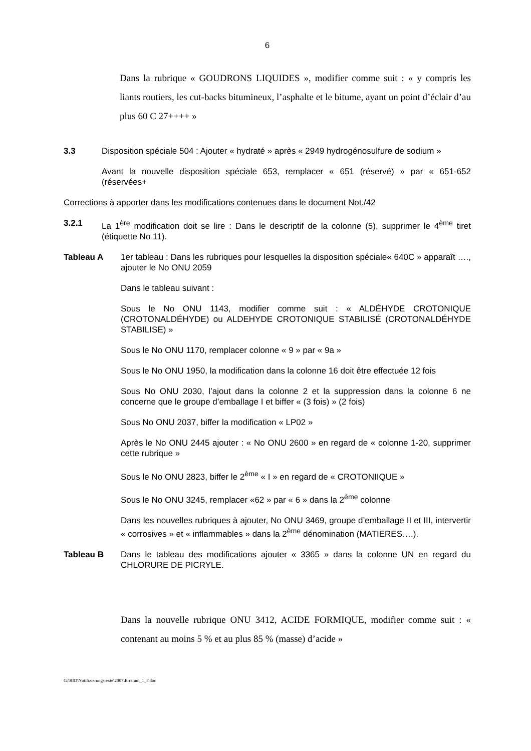6
Dans la rubrique « GOUDRONS LIQUIDES », modifier comme suit : « y compris les liants routiers, les cut-backs bitumineux, l’asphalte et le bitume, ayant un point d’éclair d’au plus 60 C 27++++ »
3.3 Disposition spéciale 504 : Ajouter « hydraté » après « 2949 hydrogénosulfure de sodium »
Avant la nouvelle disposition spéciale 653, remplacer « 651 (réservé) » par « 651-652 (réservées+
Corrections à apporter dans les modifications contenues dans le document Not./42
3.2.1 La 1<sup>ère</sup> modification doit se lire : Dans le descriptif de la colonne (5), supprimer le 4<sup>ème</sup> tiret (étiquette No 11).
Tableau A 1er tableau : Dans les rubriques pour lesquelles la disposition spéciale« 640C » apparaît …., ajouter le No ONU 2059
Dans le tableau suivant :
Sous le No ONU 1143, modifier comme suit : « ALDÉHYDE CROTONIQUE (CROTONALDÉHYDE) ou ALDEHYDE CROTONIQUE STABILISÉ (CROTONALDÉHYDE STABILISE) »
Sous le No ONU 1170, remplacer colonne « 9 » par « 9a »
Sous le No ONU 1950, la modification dans la colonne 16 doit être effectuée 12 fois
Sous No ONU 2030, l’ajout dans la colonne 2 et la suppression dans la colonne 6 ne concerne que le groupe d’emballage I et biffer « (3 fois) » (2 fois)
Sous No ONU 2037, biffer la modification « LP02 »
Après le No ONU 2445 ajouter : « No ONU 2600 » en regard de « colonne 1-20, supprimer cette rubrique »
Sous le No ONU 2823, biffer le 2<sup>ème</sup> « I » en regard de « CROTONIIQUE »
Sous le No ONU 3245, remplacer «62 » par « 6 » dans la 2<sup>ème</sup> colonne
Dans les nouvelles rubriques à ajouter, No ONU 3469, groupe d’emballage II et III, intervertir « corrosives » et « inflammables » dans la 2<sup>ème</sup> dénomination (MATIERES….).
Tableau B Dans le tableau des modifications ajouter « 3365 » dans la colonne UN en regard du CHLORURE DE PICRYLE.
Dans la nouvelle rubrique ONU 3412, ACIDE FORMIQUE, modifier comme suit : « contenant au moins 5 % et au plus 85 % (masse) d’acide »
G:\RID\Notifizierungstexte\2007\Erratum_1_F.doc